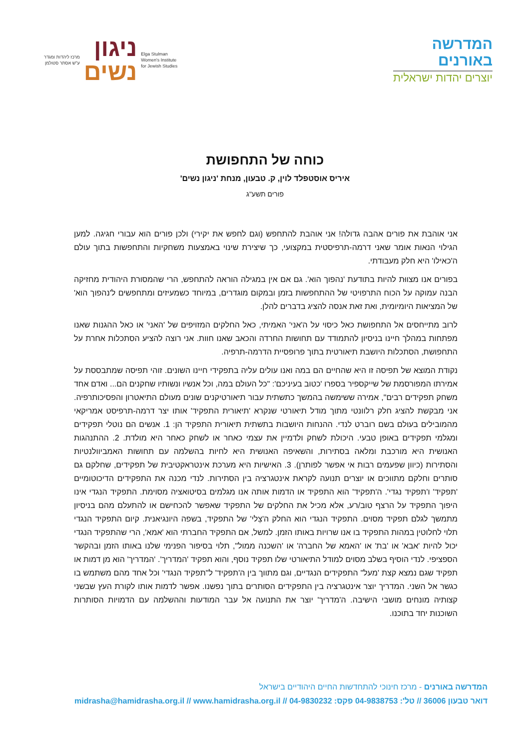מרכז ליהדות ומגדר
ע"ש אסתר סטולמן
ניגון
נשים
Elga Stulman
Women's Institute
for Jewish Studies
המדרשה
באורנים
יוצרים יהדות ישראלית
כוחה של התחפושת
איריס אוסטפלד לוין, ק. טבעון, מנחת 'ניגון נשים'
פורים תשע"ג
אני אוהבת את פורים אהבה גדולה! אני אוהבת להתחפש (וגם לחפש את יקירי) ולכן פורים הוא עבורי חגיגה. למען הגילוי הנאות אומר שאני דרמה-תרפיסטית במקצועי, כך שיצירת שינוי באמצעות משחקיות והתחפשות בתוך עולם ה'כאילו' היא חלק מעבודתי.
בפורים אנו מצווּת להיות בתודעת 'נהפוך הוא'. גם אם אין במגילה הוראה להתחפש, הרי שהמסורת היהודית מחזיקה הבנה עמוקה על הכוח התרפויטי של ההתחפשות בזמן ובמקום מוגדרים, במיוחד כשמעיזים ומתחפשים ל'נהפוך הוא' של המציאות היומיומית, ואת זאת אנסה להציג בדברים להלן.
לרוב מתייחסים אל התחפושת כאל כיסוי על ה'אני' האמיתי, כאל החלקים המזויפים של 'האני' או כאל ההגנות שאנו מפתחות במהלך חיינו בניסיון להתמודד עם תחושות החרדה והכאב שאנו חוות. אני רוצה להציע הסתכלות אחרת על התחפושת, הסתכלות היושבת תיאורטית בתוך פרופסיית הדרמה-תרפיה.
נקודת המוצא של תפיסה זו היא שהחיים הם במה ואנו עולים עליה בתפקידי חיינו השונים. זוהי תפיסה שמתבססת על אמירתו המפורסמת של שייקספיר בספרו 'כטוב בעיניכם': "כל העולם במה, וכל אנשיו ונשותיו שחקנים הם... ואדם אחד משחק תפקידים רבים", אמירה ששימשה בהמשך כתשתית עבור תיאורטיקנים שונים מעולם התיאטרון והפסיכותרפיה. אני מבקשת להציג חלק רלוונטי מתוך מודל תיאורטי שנקרא 'תיאורית התפקיד' אותו יצר דרמה-תרפיסט אמריקאי מהמובילים בעולם בשם רוברט לנדי. ההנחות היושבות בתשתית תיאורית התפקיד הן: 1. אנשים הם נוטלי תפקידים ומגלמי תפקידים באופן טבעי. היכולת לשחק ולדמיין את עצמי כאחר או לשחק כאחר היא מולדת. 2. ההתנהגות האנושית היא מורכבת ומלאה בסתירות, והשאיפה האנושית היא לחיות בהשלמה עם תחושות האמביוולנטיות והסתירות (כיוון שפעמים רבות אי אפשר לפותרן). 3. האישיות היא מערכת אינטראקטיבית של תפקידים, שחלקם גם סותרים וחלקם מתווכים או יוצרים תנועה לקראת אינטגרציה בין הסתירות. לנדי מכנה את התפקידים הדיכוטומיים 'תפקיד' ו'תפקיד נגדי'. ה'תפקיד' הוא התפקיד או הדמות אותה אנו מגלמים בסיטואציה מסוימת. התפקיד הנגדי אינו היפוך התפקיד על הרצף טוב/רע, אלא מכיל את החלקים של התפקיד שאפשר להכחישם או להתעלם מהם בניסיון מתמשך לגלם תפקיד מסוים. התפקיד הנגדי הוא החלק ה'צֵלי' של התפקיד, בשפה היונגיאנית. קיום התפקיד הנגדי תלוי לחלוטין במהות התפקיד בו אנו שרויות באותו הזמן. למשל, אם התפקיד החברתי הוא 'אמא', הרי שהתפקיד הנגדי יכול להיות 'אבא' או 'בת' או 'האמא של החברה' או 'השכנה ממול", תלוי בסיפור הפנימי שלנו באותו הזמן ובהקשר הספציפי. לנדי הוסיף בשלב מסוים למודל התיאורטי שלו תפקיד נוסף, והוא תפקיד 'המדריך'. 'המדריך' הוא מן דמות או תפקיד שגם נמצא קצת 'מעל" התפקידים הנגדיים, וגם מתווך בין ה'תפקיד' ל"תפקיד הנגדי' וכל אחד מהם משתמש בו כגשר אל השני. המדריך יוצר אינטגרציה בין התפקידים הסותרים בתוך נפשנו. אפשר לדמות אותו לקורת העץ שבשני קצותיה מונחים מושבי הישיבה. ה'מדריך' יוצר את התנועה אל עבר המודעות וההשלמה עם הדמויות הסותרות השוכנות יחד בתוכנו.
המדרשה באורנים - מרכז חינוכי להתחדשות החיים היהודיים בישראל
דואר טבעון 36006 // טל': 04-9838753 פקס: 04-9830232 // midrasha@hamidrasha.org.il // www.hamidrasha.org.il